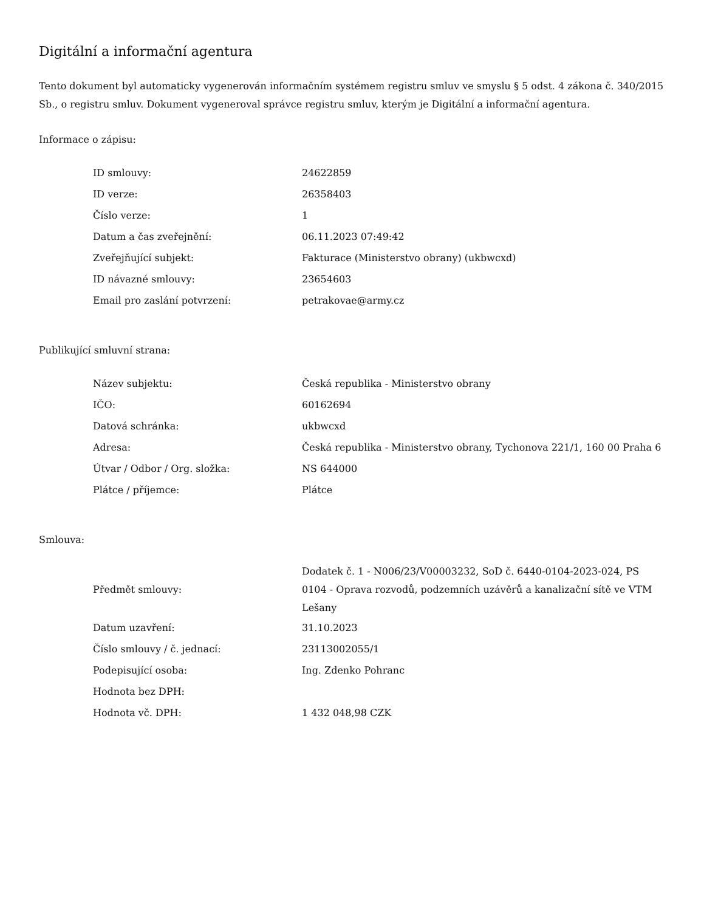Digitální a informační agentura
Tento dokument byl automaticky vygenerován informačním systémem registru smluv ve smyslu § 5 odst. 4 zákona č. 340/2015 Sb., o registru smluv. Dokument vygeneroval správce registru smluv, kterým je Digitální a informační agentura.
Informace o zápisu:
| ID smlouvy: | 24622859 |
| ID verze: | 26358403 |
| Číslo verze: | 1 |
| Datum a čas zveřejnění: | 06.11.2023 07:49:42 |
| Zveřejňující subjekt: | Fakturace (Ministerstvo obrany) (ukbwcxd) |
| ID návazné smlouvy: | 23654603 |
| Email pro zaslání potvrzení: | petrakovae@army.cz |
Publikující smluvní strana:
| Název subjektu: | Česká republika - Ministerstvo obrany |
| IČO: | 60162694 |
| Datová schránka: | ukbwcxd |
| Adresa: | Česká republika - Ministerstvo obrany, Tychonova 221/1, 160 00 Praha 6 |
| Útvar / Odbor / Org. složka: | NS 644000 |
| Plátce / příjemce: | Plátce |
Smlouva:
| Předmět smlouvy: | Dodatek č. 1 - N006/23/V00003232, SoD č. 6440-0104-2023-024, PS 0104 - Oprava rozvodů, podzemních uzávěrů a kanalizační sítě ve VTM Lešany |
| Datum uzavření: | 31.10.2023 |
| Číslo smlouvy / č. jednací: | 23113002055/1 |
| Podepisující osoba: | Ing. Zdenko Pohranc |
| Hodnota bez DPH: | |
| Hodnota vč. DPH: | 1 432 048,98 CZK |